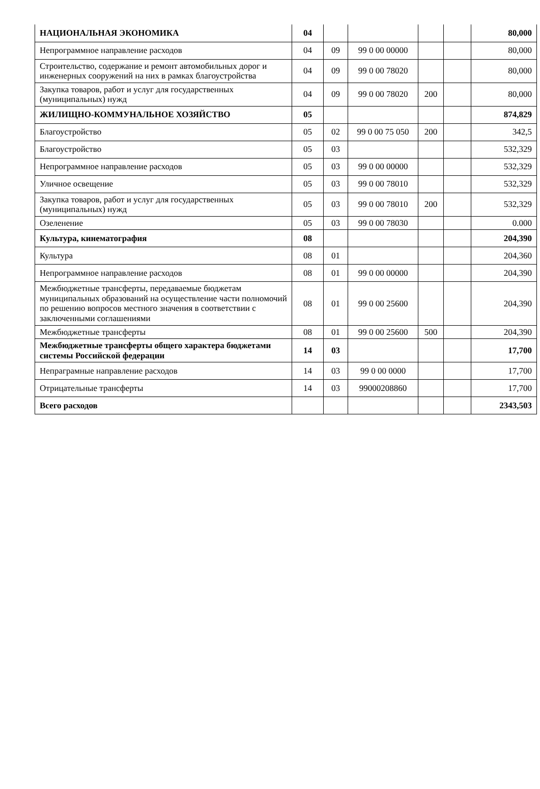| НАЦИОНАЛЬНАЯ ЭКОНОМИКА | 04 | | | | | 80,000 |
| Непрограммное направление расходов | 04 | 09 | 99 0 00 00000 | | | 80,000 |
| Строительство, содержание и ремонт автомобильных дорог и инженерных сооружений на них в рамках благоустройства | 04 | 09 | 99 0 00 78020 | | | 80,000 |
| Закупка товаров, работ и услуг для государственных (муниципальных) нужд | 04 | 09 | 99 0 00 78020 | 200 | | 80,000 |
| ЖИЛИЩНО-КОММУНАЛЬНОЕ ХОЗЯЙСТВО | 05 | | | | | 874,829 |
| Благоустройство | 05 | 02 | 99 0 00 75 050 | 200 | | 342,5 |
| Благоустройство | 05 | 03 | | | | 532,329 |
| Непрограммное направление расходов | 05 | 03 | 99 0 00 00000 | | | 532,329 |
| Уличное освещение | 05 | 03 | 99 0 00 78010 | | | 532,329 |
| Закупка товаров, работ и услуг для государственных (муниципальных) нужд | 05 | 03 | 99 0 00 78010 | 200 | | 532,329 |
| Озеленение | 05 | 03 | 99 0 00 78030 | | | 0.000 |
| Культура, кинематография | 08 | | | | | 204,390 |
| Культура | 08 | 01 | | | | 204,360 |
| Непрограммное направление расходов | 08 | 01 | 99 0 00 00000 | | | 204,390 |
| Межбюджетные трансферты, передаваемые бюджетам муниципальных образований на осуществление части полномочий по решению вопросов местного значения в соответствии с заключенными соглашениями | 08 | 01 | 99 0 00 25600 | | | 204,390 |
| Межбюджетные трансферты | 08 | 01 | 99 0 00 25600 | 500 | | 204,390 |
| Межбюджетные трансферты общего характера бюджетами системы Российской федерации | 14 | 03 | | | | 17,700 |
| Непраграмные направление расходов | 14 | 03 | 99 0 00 0000 | | | 17,700 |
| Отрицательные трансферты | 14 | 03 | 99000208860 | | | 17,700 |
| Всего расходов | | | | | | 2343,503 |